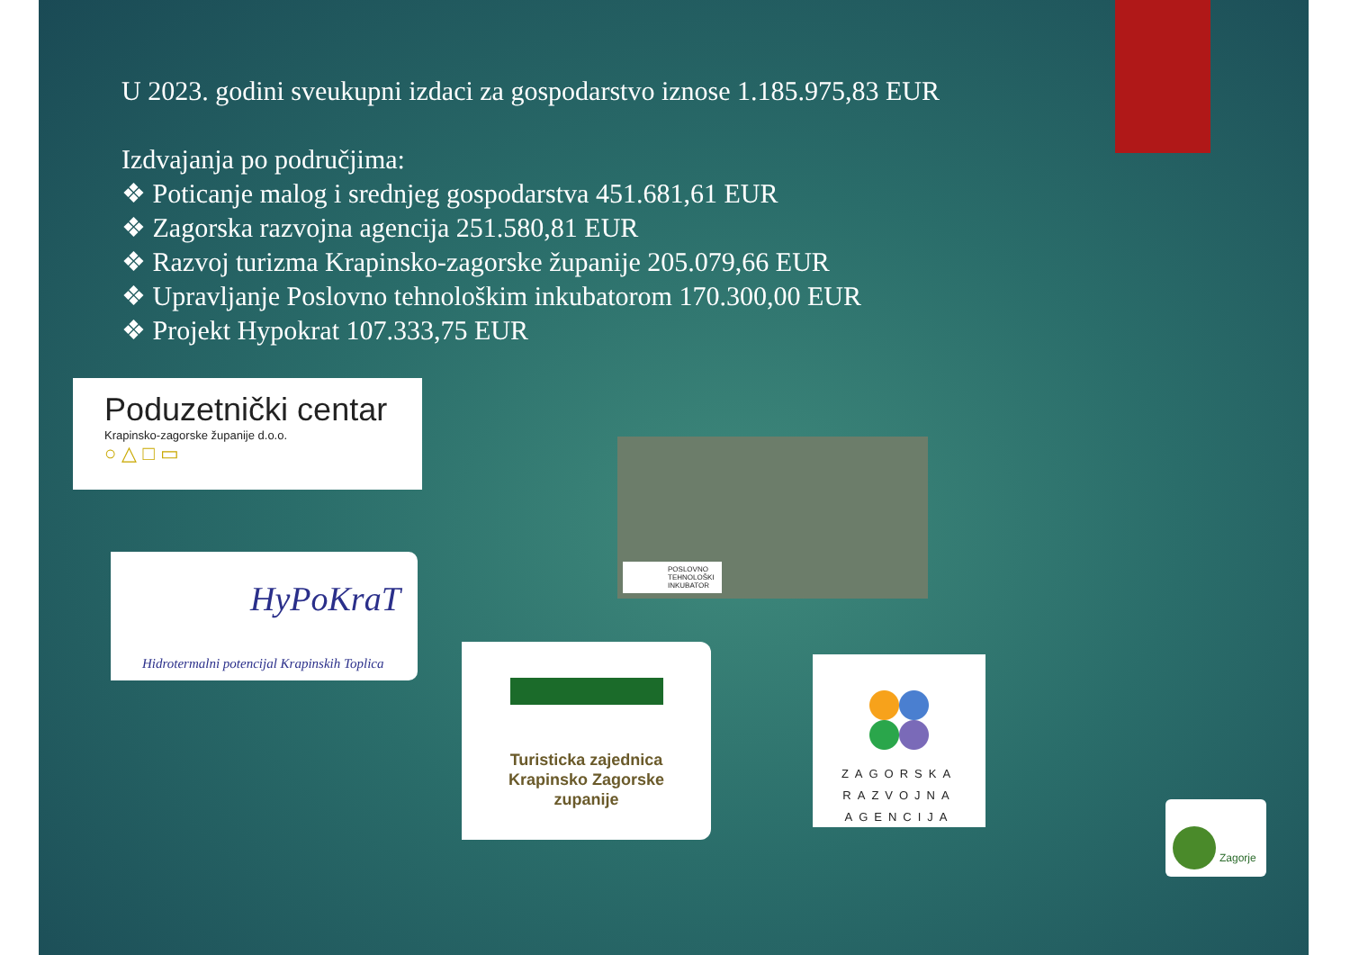U 2023. godini sveukupni izdaci za gospodarstvo iznose 1.185.975,83 EUR
Izdvajanja po područjima:
❖ Poticanje malog i srednjeg gospodarstva 451.681,61 EUR
❖ Zagorska razvojna agencija 251.580,81 EUR
❖ Razvoj turizma Krapinsko-zagorske županije 205.079,66 EUR
❖ Upravljanje Poslovno tehnološkim inkubatorom 170.300,00 EUR
❖ Projekt Hypokrat 107.333,75 EUR
Poduzetnički centar
Krapinsko-zagorske županije d.o.o.
○ △ □ ▭
HyPoKraT
Hidrotermalni potencijal Krapinskih Toplica
POSLOVNO
TEHNOLOŠKI
INKUBATOR
Turisticka zajednica
Krapinsko Zagorske
zupanije
ZAGORSKA
RAZVOJNA
AGENCIJA
Zagorje